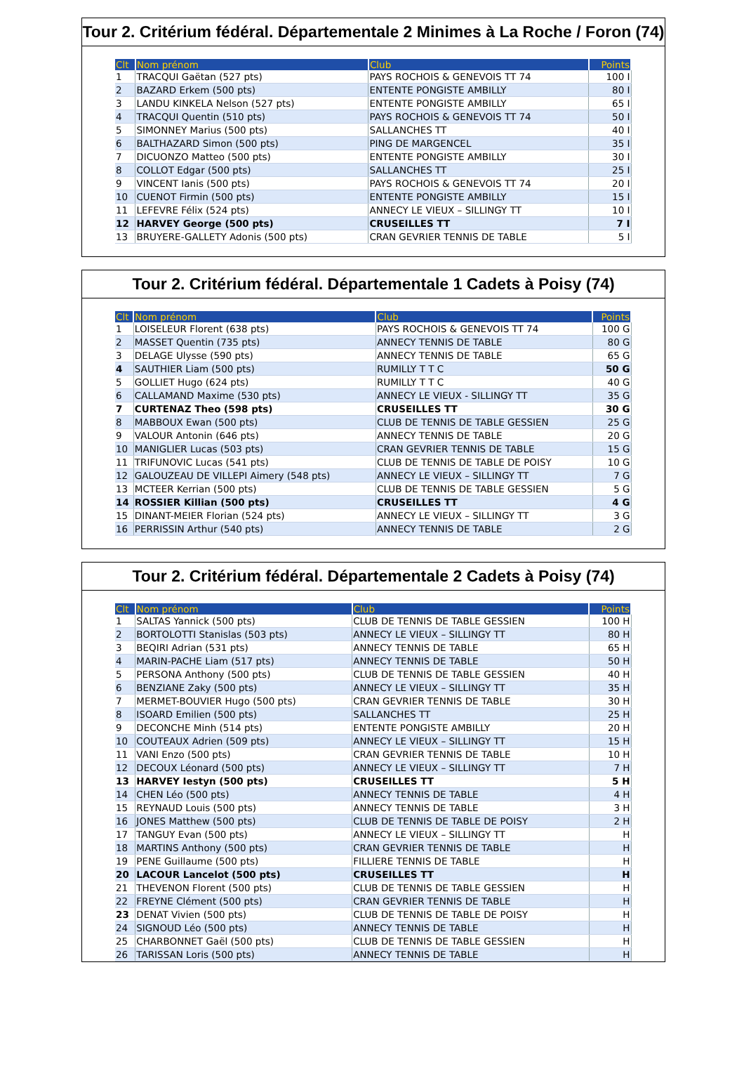Tour 2. Critérium fédéral. Départementale 2 Minimes à La Roche / Foron (74)
| Clt | Nom prénom | Club | Points |
| --- | --- | --- | --- |
| 1 | TRACQUI Gaëtan (527 pts) | PAYS ROCHOIS & GENEVOIS TT 74 | 100 I |
| 2 | BAZARD Erkem (500 pts) | ENTENTE PONGISTE AMBILLY | 80 I |
| 3 | LANDU KINKELA Nelson (527 pts) | ENTENTE PONGISTE AMBILLY | 65 I |
| 4 | TRACQUI Quentin (510 pts) | PAYS ROCHOIS & GENEVOIS TT 74 | 50 I |
| 5 | SIMONNEY Marius (500 pts) | SALLANCHES TT | 40 I |
| 6 | BALTHAZARD Simon (500 pts) | PING DE MARGENCEL | 35 I |
| 7 | DICUONZO Matteo (500 pts) | ENTENTE PONGISTE AMBILLY | 30 I |
| 8 | COLLOT Edgar (500 pts) | SALLANCHES TT | 25 I |
| 9 | VINCENT Ianis (500 pts) | PAYS ROCHOIS & GENEVOIS TT 74 | 20 I |
| 10 | CUENOT Firmin (500 pts) | ENTENTE PONGISTE AMBILLY | 15 I |
| 11 | LEFEVRE Félix (524 pts) | ANNECY LE VIEUX – SILLINGY TT | 10 I |
| 12 | HARVEY George (500 pts) | CRUSEILLES TT | 7 I |
| 13 | BRUYERE-GALLETY Adonis (500 pts) | CRAN GEVRIER TENNIS DE TABLE | 5 I |
Tour 2. Critérium fédéral. Départementale 1 Cadets à Poisy (74)
| Clt | Nom prénom | Club | Points |
| --- | --- | --- | --- |
| 1 | LOISELEUR Florent (638 pts) | PAYS ROCHOIS & GENEVOIS TT 74 | 100 G |
| 2 | MASSET Quentin (735 pts) | ANNECY TENNIS DE TABLE | 80 G |
| 3 | DELAGE Ulysse (590 pts) | ANNECY TENNIS DE TABLE | 65 G |
| 4 | SAUTHIER Liam (500 pts) | RUMILLY T T C | 50 G |
| 5 | GOLLIET Hugo (624 pts) | RUMILLY T T C | 40 G |
| 6 | CALLAMAND Maxime (530 pts) | ANNECY LE VIEUX - SILLINGY TT | 35 G |
| 7 | CURTENAZ Theo (598 pts) | CRUSEILLES TT | 30 G |
| 8 | MABBOUX Ewan (500 pts) | CLUB DE TENNIS DE TABLE GESSIEN | 25 G |
| 9 | VALOUR Antonin (646 pts) | ANNECY TENNIS DE TABLE | 20 G |
| 10 | MANIGLIER Lucas (503 pts) | CRAN GEVRIER TENNIS DE TABLE | 15 G |
| 11 | TRIFUNOVIC Lucas (541 pts) | CLUB DE TENNIS DE TABLE DE POISY | 10 G |
| 12 | GALOUZEAU DE VILLEPI Aimery (548 pts) | ANNECY LE VIEUX – SILLINGY TT | 7 G |
| 13 | MCTEER Kerrian (500 pts) | CLUB DE TENNIS DE TABLE GESSIEN | 5 G |
| 14 | ROSSIER Killian (500 pts) | CRUSEILLES TT | 4 G |
| 15 | DINANT-MEIER Florian (524 pts) | ANNECY LE VIEUX – SILLINGY TT | 3 G |
| 16 | PERRISSIN Arthur (540 pts) | ANNECY TENNIS DE TABLE | 2 G |
Tour 2. Critérium fédéral. Départementale 2 Cadets à Poisy (74)
| Clt | Nom prénom | Club | Points |
| --- | --- | --- | --- |
| 1 | SALTAS Yannick (500 pts) | CLUB DE TENNIS DE TABLE GESSIEN | 100 H |
| 2 | BORTOLOTTI Stanislas (503 pts) | ANNECY LE VIEUX – SILLINGY TT | 80 H |
| 3 | BEQIRI Adrian (531 pts) | ANNECY TENNIS DE TABLE | 65 H |
| 4 | MARIN-PACHE Liam (517 pts) | ANNECY TENNIS DE TABLE | 50 H |
| 5 | PERSONA Anthony (500 pts) | CLUB DE TENNIS DE TABLE GESSIEN | 40 H |
| 6 | BENZIANE Zaky (500 pts) | ANNECY LE VIEUX – SILLINGY TT | 35 H |
| 7 | MERMET-BOUVIER Hugo (500 pts) | CRAN GEVRIER TENNIS DE TABLE | 30 H |
| 8 | ISOARD Emilien (500 pts) | SALLANCHES TT | 25 H |
| 9 | DECONCHE Minh (514 pts) | ENTENTE PONGISTE AMBILLY | 20 H |
| 10 | COUTEAUX Adrien (509 pts) | ANNECY LE VIEUX – SILLINGY TT | 15 H |
| 11 | VANI Enzo (500 pts) | CRAN GEVRIER TENNIS DE TABLE | 10 H |
| 12 | DECOUX Léonard (500 pts) | ANNECY LE VIEUX – SILLINGY TT | 7 H |
| 13 | HARVEY Iestyn (500 pts) | CRUSEILLES TT | 5 H |
| 14 | CHEN Léo (500 pts) | ANNECY TENNIS DE TABLE | 4 H |
| 15 | REYNAUD Louis (500 pts) | ANNECY TENNIS DE TABLE | 3 H |
| 16 | JONES Matthew (500 pts) | CLUB DE TENNIS DE TABLE DE POISY | 2 H |
| 17 | TANGUY Evan (500 pts) | ANNECY LE VIEUX – SILLINGY TT | H |
| 18 | MARTINS Anthony (500 pts) | CRAN GEVRIER TENNIS DE TABLE | H |
| 19 | PENE Guillaume (500 pts) | FILLIERE TENNIS DE TABLE | H |
| 20 | LACOUR Lancelot (500 pts) | CRUSEILLES TT | H |
| 21 | THEVENON Florent (500 pts) | CLUB DE TENNIS DE TABLE GESSIEN | H |
| 22 | FREYNE Clément (500 pts) | CRAN GEVRIER TENNIS DE TABLE | H |
| 23 | DENAT Vivien (500 pts) | CLUB DE TENNIS DE TABLE DE POISY | H |
| 24 | SIGNOUD Léo (500 pts) | ANNECY TENNIS DE TABLE | H |
| 25 | CHARBONNET Gaël (500 pts) | CLUB DE TENNIS DE TABLE GESSIEN | H |
| 26 | TARISSAN Loris (500 pts) | ANNECY TENNIS DE TABLE | H |